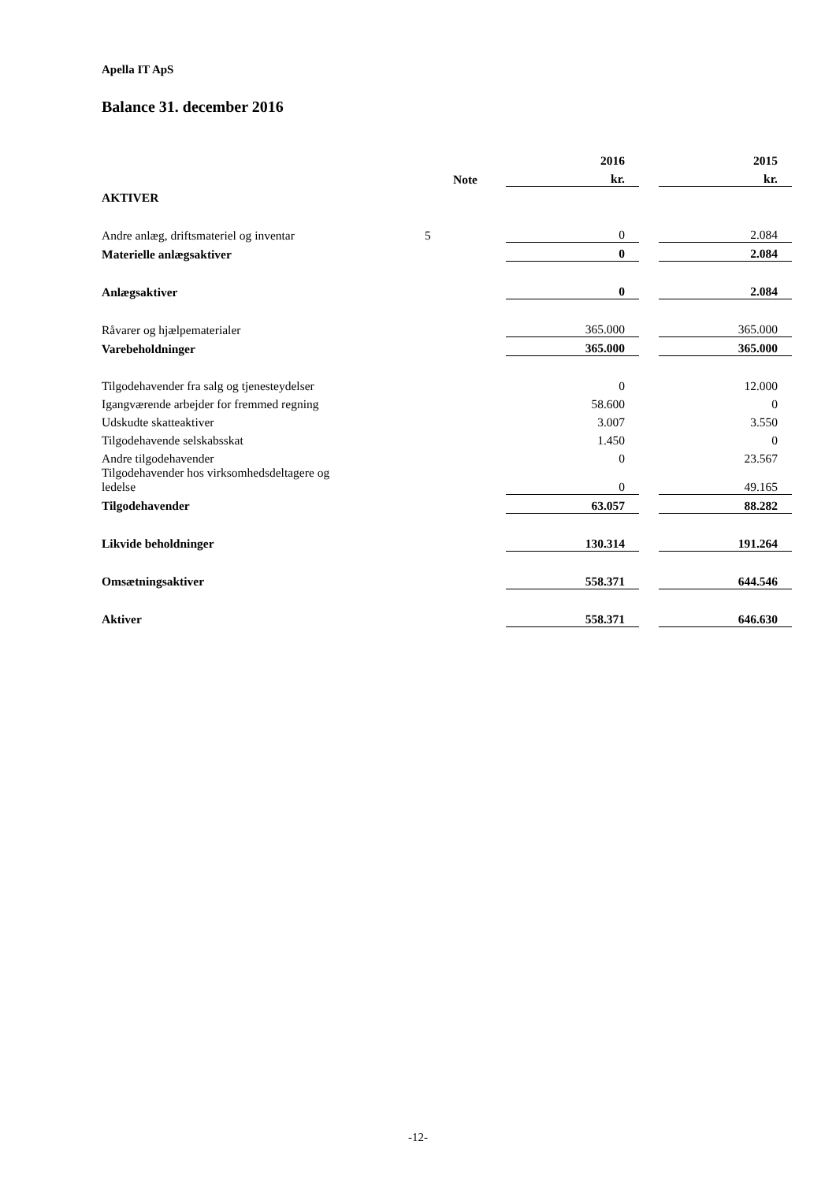Apella IT ApS
Balance 31. december 2016
| | | 2016 | | 2015 |
| --- | --- | --- | --- | --- |
| | Note | kr. | | kr. |
| AKTIVER | | | | |
| Andre anlæg, driftsmateriel og inventar | 5 | 0 | | 2.084 |
| Materielle anlægsaktiver | | 0 | | 2.084 |
| Anlægsaktiver | | 0 | | 2.084 |
| Råvarer og hjælpematerialer | | 365.000 | | 365.000 |
| Varebeholdninger | | 365.000 | | 365.000 |
| Tilgodehavender fra salg og tjenesteydelser | | 0 | | 12.000 |
| Igangværende arbejder for fremmed regning | | 58.600 | | 0 |
| Udskudte skatteaktiver | | 3.007 | | 3.550 |
| Tilgodehavende selskabsskat | | 1.450 | | 0 |
| Andre tilgodehavender | | 0 | | 23.567 |
| Tilgodehavender hos virksomhedsdeltagere og ledelse | | 0 | | 49.165 |
| Tilgodehavender | | 63.057 | | 88.282 |
| Likvide beholdninger | | 130.314 | | 191.264 |
| Omsætningsaktiver | | 558.371 | | 644.546 |
| Aktiver | | 558.371 | | 646.630 |
-12-